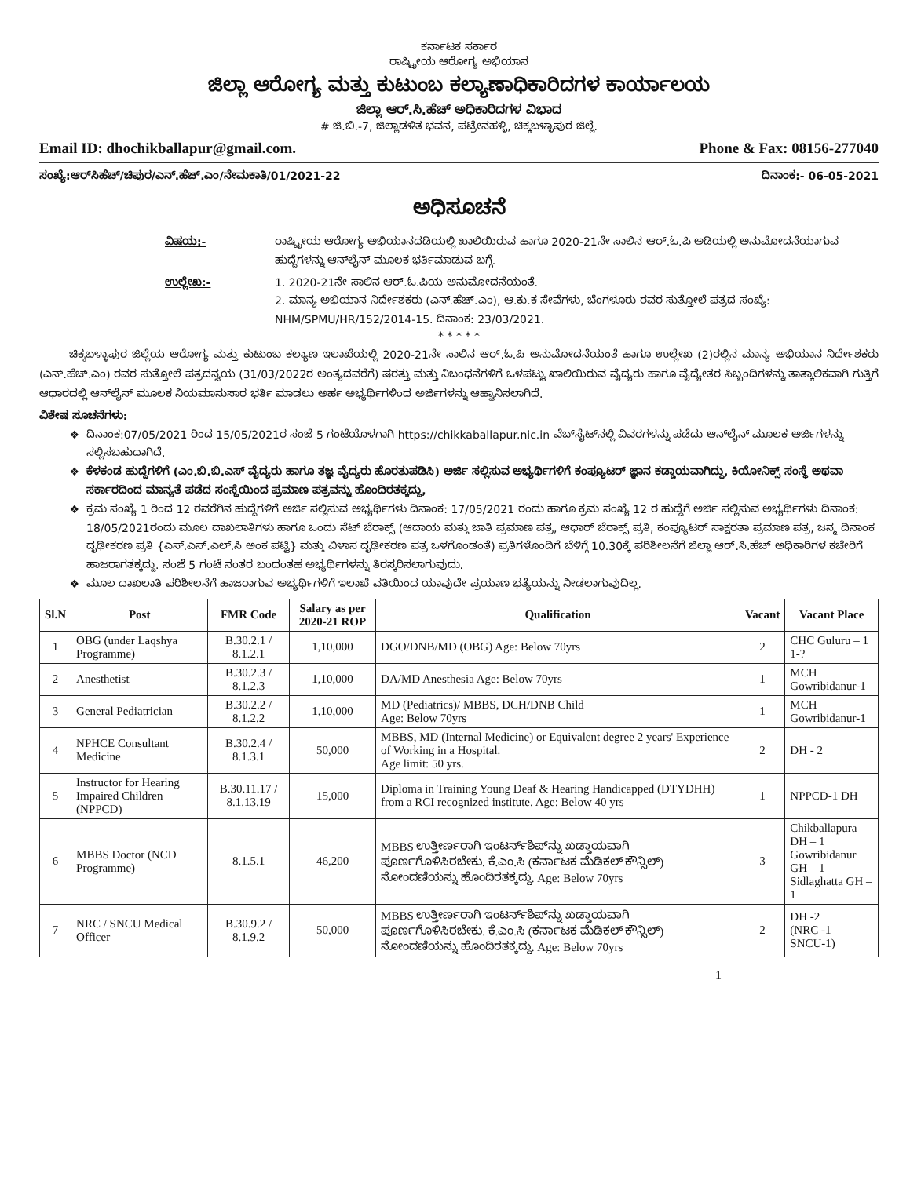ಕರ್ನಾಟಕ ಸರ್ಕಾರ
ರಾಷ್ಟ್ರೀಯ ಆರೋಗ್ಯ ಅಭಿಯಾನ
ಜಿಲ್ಲಾ ಆರೋಗ್ಯ ಮತ್ತು ಕುಟುಂಬ ಕಲ್ಯಾಣಾಧಿಕಾರಿದಗಳ ಕಾರ್ಯಾಲಯ
ಜಿಲ್ಲಾ ಆರ್.ಸಿ.ಹೆಚ್ ಅಧಿಕಾರಿದಗಳ ವಿಭಾದ
# ಜಿ.ಬಿ.-7, ಜಿಲ್ಲಾಡಳಿತ ಭವನ, ಪಟ್ರೇನಹಳ್ಳಿ, ಚಿಕ್ಕಬಳ್ಳಾಪುರ ಜಿಲ್ಲೆ.
Email ID: dhochikballapur@gmail.com. Phone & Fax: 08156-277040
ಸಂಖ್ಯೆ:ಆರ್‌ಸಿಹೆಚ್/ಚಿಪುರ/ಎನ್.ಹೆಚ್.ಎಂ/ನೇಮಕಾತಿ/01/2021-22 ದಿನಾಂಕ:- 06-05-2021
ಅಧಿಸೂಚನೆ
ವಿಷಯ:- ರಾಷ್ಟ್ರೀಯ ಆರೋಗ್ಯ ಅಭಿಯಾನದಡಿಯಲ್ಲಿ ಖಾಲಿಯಿರುವ ಹಾಗೂ 2020-21ನೇ ಸಾಲಿನ ಆರ್.ಓ.ಪಿ ಅಡಿಯಲ್ಲಿ ಅನುಮೋದನೆಯಾಗುವ ಹುದ್ದೆಗಳನ್ನು ಆನ್‌ಲೈನ್ ಮೂಲಕ ಭರ್ತಿಮಾಡುವ ಬಗ್ಗೆ. ಉಲ್ಲೇಖ:- 1. 2020-21ನೇ ಸಾಲಿನ ಆರ್.ಓ.ಪಿಯ ಅನುಮೋದನೆಯಂತೆ.
2. ಮಾನ್ಯ ಅಭಿಯಾನ ನಿರ್ದೇಶಕರು (ಎನ್.ಹೆಚ್.ಎಂ), ಆ.ಕು.ಕ ಸೇವೆಗಳು, ಬೆಂಗಳೂರು ರವರ ಸುತ್ತೋಲೆ ಪತ್ರದ ಸಂಖ್ಯೆ: NHM/SPMU/HR/152/2014-15. ದಿನಾಂಕ: 23/03/2021.
* * * * *
ಚಿಕ್ಕಬಳ್ಳಾಪುರ ಜಿಲ್ಲೆಯ ಆರೋಗ್ಯ ಮತ್ತು ಕುಟುಂಬ ಕಲ್ಯಾಣ ಇಲಾಖೆಯಲ್ಲಿ 2020-21ನೇ ಸಾಲಿನ ಆರ್.ಓ.ಪಿ ಅನುಮೋದನೆಯಂತೆ ಹಾಗೂ ಉಲ್ಲೇಖ (2)ರಲ್ಲಿನ ಮಾನ್ಯ ಅಭಿಯಾನ ನಿರ್ದೇಶಕರು (ಎನ್.ಹೆಚ್.ಎಂ) ರವರ ಸುತ್ತೋಲೆ ಪತ್ರದನ್ವಯ (31/03/2022ರ ಅಂತ್ಯದವರೆಗೆ) ಷರತ್ತು ಮತ್ತು ನಿಬಂಧನೆಗಳಿಗೆ ಒಳಪಟ್ಟು ಖಾಲಿಯಿರುವ ವೈದ್ಯರು ಹಾಗೂ ವೈದ್ಯೇತರ ಸಿಬ್ಬಂದಿಗಳನ್ನು ತಾತ್ಕಾಲಿಕವಾಗಿ ಗುತ್ತಿಗೆ ಆಧಾರದಲ್ಲಿ ಆನ್‌ಲೈನ್ ಮೂಲಕ ನಿಯಮಾನುಸಾರ ಭರ್ತಿ ಮಾಡಲು ಅರ್ಹ ಅಭ್ಯರ್ಥಿಗಳಿಂದ ಅರ್ಜಿಗಳನ್ನು ಆಹ್ವಾನಿಸಲಾಗಿದೆ.
ವಿಶೇಷ ಸೂಚನೆಗಳು:
ದಿನಾಂಕ:07/05/2021 ರಿಂದ 15/05/2021ರ ಸಂಜೆ 5 ಗಂಟೆಯೊಳಗಾಗಿ https://chikkaballapur.nic.in ವೆಬ್‌ಸೈಟ್‌ನಲ್ಲಿ ವಿವರಗಳನ್ನು ಪಡೆದು ಆನ್‌ಲೈನ್ ಮೂಲಕ ಅರ್ಜಿಗಳನ್ನು ಸಲ್ಲಿಸಬಹುದಾಗಿದೆ.
ಕೆಳಕಂಡ ಹುದ್ದೆಗಳಿಗೆ (ಎಂ.ಬಿ.ಬಿ.ಎಸ್ ವೈದ್ಯರು ಹಾಗೂ ತಜ್ಞ ವೈದ್ಯರು ಹೊರತುಪಡಿಸಿ) ಅರ್ಜಿ ಸಲ್ಲಿಸುವ ಅಭ್ಯರ್ಥಿಗಳಿಗೆ ಕಂಪ್ಯೂಟರ್ ಜ್ಞಾನ ಕಡ್ಡಾಯವಾಗಿದ್ದು, ಕಿಯೋನಿಕ್ಸ್ ಸಂಸ್ಥೆ ಅಥವಾ ಸರ್ಕಾರದಿಂದ ಮಾನ್ಯತೆ ಪಡೆದ ಸಂಸ್ಥೆಯಿಂದ ಪ್ರಮಾಣ ಪತ್ರವನ್ನು ಹೊಂದಿರತಕ್ಕದ್ದು,
ಕ್ರಮ ಸಂಖ್ಯೆ 1 ರಿಂದ 12 ರವರೆಗಿನ ಹುದ್ದೆಗಳಿಗೆ ಅರ್ಜಿ ಸಲ್ಲಿಸುವ ಅಭ್ಯರ್ಥಿಗಳು ದಿನಾಂಕ: 17/05/2021 ರಂದು ಹಾಗೂ ಕ್ರಮ ಸಂಖ್ಯೆ 12 ರ ಹುದ್ದೆಗೆ ಅರ್ಜಿ ಸಲ್ಲಿಸುವ ಅಭ್ಯರ್ಥಿಗಳು ದಿನಾಂಕ: 18/05/2021ರಂದು ಮೂಲ ದಾಖಲಾತಿಗಳು ಹಾಗೂ ಒಂದು ಸೆಟ್ ಜೆರಾಕ್ಸ್ (ಆದಾಯ ಮತ್ತು ಜಾತಿ ಪ್ರಮಾಣ ಪತ್ರ, ಆಧಾರ್ ಜೆರಾಕ್ಸ್ ಪ್ರತಿ, ಕಂಪ್ಯೂಟರ್ ಸಾಕ್ಷರತಾ ಪ್ರಮಾಣ ಪತ್ರ, ಜನ್ಮ ದಿನಾಂಕ ದೃಢೀಕರಣ ಪ್ರತಿ {ಎಸ್.ಎಸ್.ಎಲ್.ಸಿ ಅಂಕ ಪಟ್ಟಿ} ಮತ್ತು ವಿಳಾಸ ದೃಢೀಕರಣ ಪತ್ರ ಒಳಗೊಂಡಂತೆ) ಪ್ರತಿಗಳೊಂದಿಗೆ ಬೆಳಿಗ್ಗೆ 10.30ಕ್ಕೆ ಪರಿಶೀಲನೆಗೆ ಜಿಲ್ಲಾ ಆರ್.ಸಿ.ಹೆಚ್ ಅಧಿಕಾರಿಗಳ ಕಚೇರಿಗೆ ಹಾಜರಾಗತಕ್ಕದ್ದು. ಸಂಜೆ 5 ಗಂಟೆ ನಂತರ ಬಂದಂತಹ ಅಭ್ಯರ್ಥಿಗಳನ್ನು ತಿರಸ್ಕರಿಸಲಾಗುವುದು.
ಮೂಲ ದಾಖಲಾತಿ ಪರಿಶೀಲನೆಗೆ ಹಾಜರಾಗುವ ಅಭ್ಯರ್ಥಿಗಳಿಗೆ ಇಲಾಖೆ ವತಿಯಿಂದ ಯಾವುದೇ ಪ್ರಯಾಣ ಭತ್ಯೆಯನ್ನು ನೀಡಲಾಗುವುದಿಲ್ಲ.
| Sl.N | Post | FMR Code | Salary as per 2020-21 ROP | Qualification | Vacant | Vacant Place |
| --- | --- | --- | --- | --- | --- | --- |
| 1 | OBG (under Laqshya Programme) | B.30.2.1 / 8.1.2.1 | 1,10,000 | DGO/DNB/MD (OBG) Age: Below 70yrs | 2 | CHC Guluru – 1 1-? |
| 2 | Anesthetist | B.30.2.3 / 8.1.2.3 | 1,10,000 | DA/MD Anesthesia Age: Below 70yrs | 1 | MCH Gowribidanur-1 |
| 3 | General Pediatrician | B.30.2.2 / 8.1.2.2 | 1,10,000 | MD (Pediatrics)/ MBBS, DCH/DNB Child Age: Below 70yrs | 1 | MCH Gowribidanur-1 |
| 4 | NPHCE Consultant Medicine | B.30.2.4 / 8.1.3.1 | 50,000 | MBBS, MD (Internal Medicine) or Equivalent degree 2 years' Experience of Working in a Hospital. Age limit: 50 yrs. | 2 | DH - 2 |
| 5 | Instructor for Hearing Impaired Children (NPPCD) | B.30.11.17 / 8.1.13.19 | 15,000 | Diploma in Training Young Deaf & Hearing Handicapped (DTYDHH) from a RCI recognized institute. Age: Below 40 yrs | 1 | NPPCD-1 DH |
| 6 | MBBS Doctor (NCD Programme) | 8.1.5.1 | 46,200 | MBBS ಉತ್ತೀರ್ಣರಾಗಿ ಇಂಟರ್ನ್‌ಶಿಪ್‌ನ್ನು ಖಡ್ಡಾಯವಾಗಿ ಪೂರ್ಣಗೊಳಿಸಿರಬೇಕು. ಕೆ.ಎಂ.ಸಿ (ಕರ್ನಾಟಕ ಮೆಡಿಕಲ್ ಕೌನ್ಸಿಲ್) ನೋಂದಣಿಯನ್ನು ಹೊಂದಿರತಕ್ಕದ್ದು. Age: Below 70yrs | 3 | Chikballapura DH – 1 Gowribidanur GH – 1 Sidlaghatta GH – 1 |
| 7 | NRC / SNCU Medical Officer | B.30.9.2 / 8.1.9.2 | 50,000 | MBBS ಉತ್ತೀರ್ಣರಾಗಿ ಇಂಟರ್ನ್‌ಶಿಪ್‌ನ್ನು ಖಡ್ಡಾಯವಾಗಿ ಪೂರ್ಣಗೊಳಿಸಿರಬೇಕು. ಕೆ.ಎಂ.ಸಿ (ಕರ್ನಾಟಕ ಮೆಡಿಕಲ್ ಕೌನ್ಸಿಲ್) ನೋಂದಣಿಯನ್ನು ಹೊಂದಿರತಕ್ಕದ್ದು. Age: Below 70yrs | 2 | DH -2 (NRC -1 SNCU-1) |
1